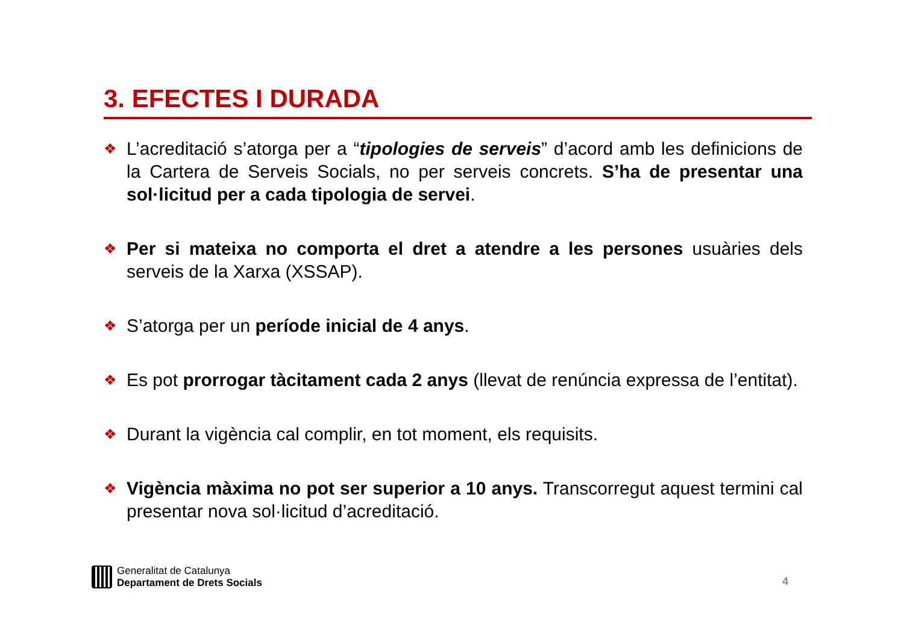3. EFECTES I DURADA
❖ L’acreditació s’atorga per a “tipologies de serveis” d’acord amb les definicions de la Cartera de Serveis Socials, no per serveis concrets. S’ha de presentar una sol·licitud per a cada tipologia de servei.
❖ Per si mateixa no comporta el dret a atendre a les persones usuàries dels serveis de la Xarxa (XSSAP).
❖ S’atorga per un període inicial de 4 anys.
❖ Es pot prorrogar tàcitament cada 2 anys (llevat de renúncia expressa de l’entitat).
❖ Durant la vigència cal complir, en tot moment, els requisits.
❖ Vigència màxima no pot ser superior a 10 anys. Transcorregut aquest termini cal presentar nova sol·licitud d’acreditació.
Generalitat de Catalunya
Departament de Drets Socials
4